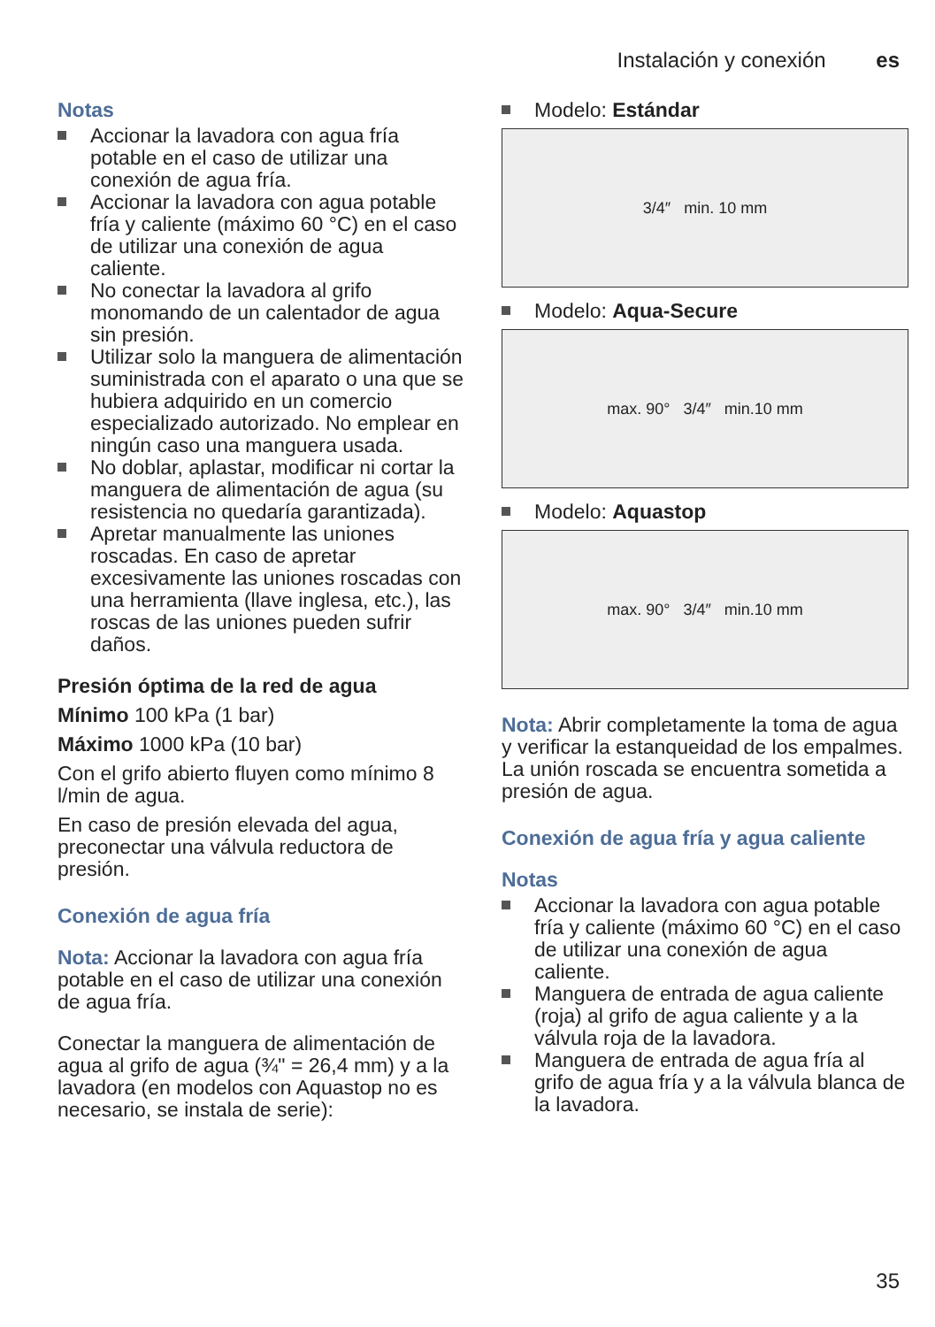Instalación y conexión es
Notas
Accionar la lavadora con agua fría potable en el caso de utilizar una conexión de agua fría.
Accionar la lavadora con agua potable fría y caliente (máximo 60 °C) en el caso de utilizar una conexión de agua caliente.
No conectar la lavadora al grifo monomando de un calentador de agua sin presión.
Utilizar solo la manguera de alimentación suministrada con el aparato o una que se hubiera adquirido en un comercio especializado autorizado. No emplear en ningún caso una manguera usada.
No doblar, aplastar, modificar ni cortar la manguera de alimentación de agua (su resistencia no quedaría garantizada).
Apretar manualmente las uniones roscadas. En caso de apretar excesivamente las uniones roscadas con una herramienta (llave inglesa, etc.), las roscas de las uniones pueden sufrir daños.
Presión óptima de la red de agua
Mínimo 100 kPa (1 bar)
Máximo 1000 kPa (10 bar)
Con el grifo abierto fluyen como mínimo 8 l/min de agua.
En caso de presión elevada del agua, preconectar una válvula reductora de presión.
Conexión de agua fría
Nota: Accionar la lavadora con agua fría potable en el caso de utilizar una conexión de agua fría.
Conectar la manguera de alimentación de agua al grifo de agua (¾" = 26,4 mm) y a la lavadora (en modelos con Aquastop no es necesario, se instala de serie):
Modelo: Estándar
3/4″ min. 10 mm
Modelo: Aqua-Secure
max. 90° 3/4″ min.10 mm
Modelo: Aquastop
max. 90° 3/4″ min.10 mm
Nota: Abrir completamente la toma de agua y verificar la estanqueidad de los empalmes. La unión roscada se encuentra sometida a presión de agua.
Conexión de agua fría y agua caliente
Notas
Accionar la lavadora con agua potable fría y caliente (máximo 60 °C) en el caso de utilizar una conexión de agua caliente.
Manguera de entrada de agua caliente (roja) al grifo de agua caliente y a la válvula roja de la lavadora.
Manguera de entrada de agua fría al grifo de agua fría y a la válvula blanca de la lavadora.
35